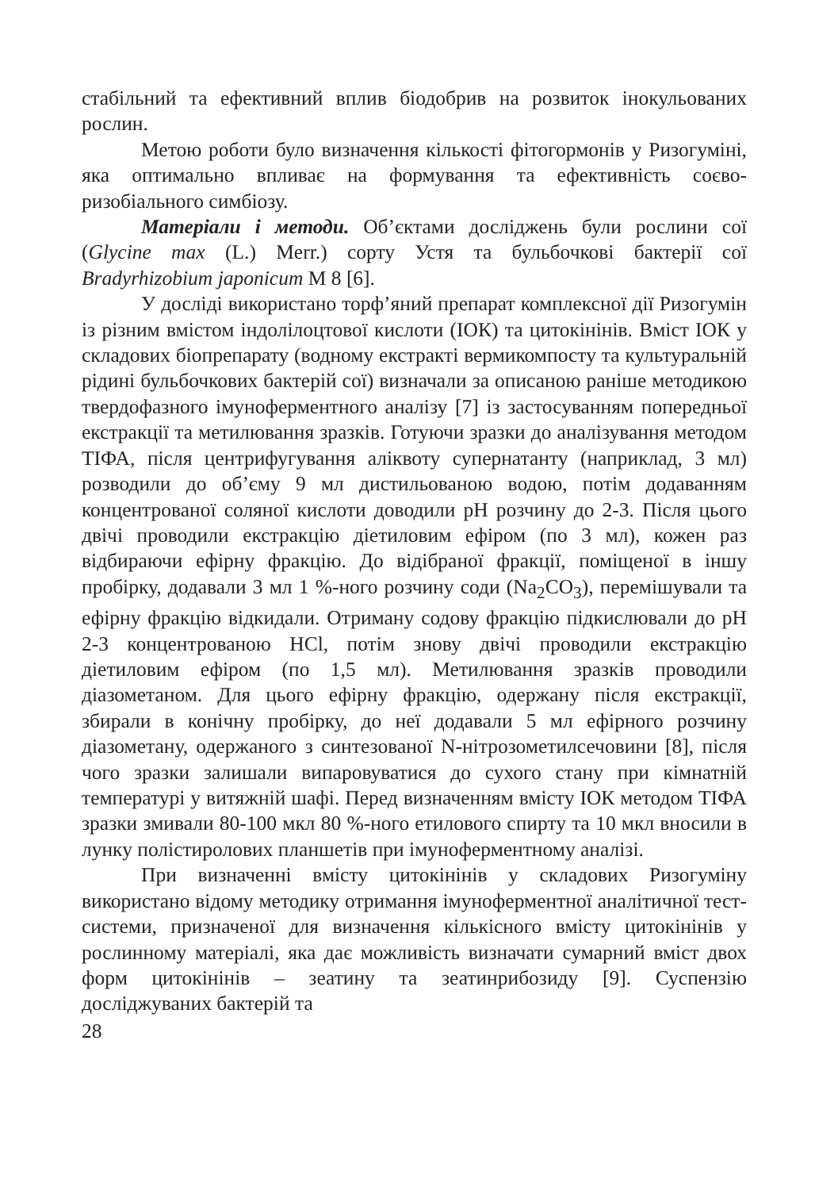стабільний та ефективний вплив біодобрив на розвиток інокульованих рослин.
Метою роботи було визначення кількості фітогормонів у Ризогуміні, яка оптимально впливає на формування та ефективність соєво-ризобіального симбіозу.
Матеріали і методи. Об’єктами досліджень були рослини сої (Glycine max (L.) Merr.) сорту Устя та бульбочкові бактерії сої Bradyrhizobium japonicum М 8 [6].
У досліді використано торф’яний препарат комплексної дії Ризогумін із різним вмістом індолілоцтової кислоти (ІОК) та цитокінінів. Вміст ІОК у складових біопрепарату (водному екстракті вермикомпосту та культуральній рідині бульбочкових бактерій сої) визначали за описаною раніше методикою твердофазного імуноферментного аналізу [7] із застосуванням попередньої екстракції та метилювання зразків. Готуючи зразки до аналізування методом ТІФА, після центрифугування аліквоту супернатанту (наприклад, 3 мл) розводили до об’єму 9 мл дистильованою водою, потім додаванням концентрованої соляної кислоти доводили рН розчину до 2-3. Після цього двічі проводили екстракцію діетиловим ефіром (по 3 мл), кожен раз відбираючи ефірну фракцію. До відібраної фракції, поміщеної в іншу пробірку, додавали 3 мл 1 %-ного розчину соди (Na<sub>2</sub>CO<sub>3</sub>), перемішували та ефірну фракцію відкидали. Отриману содову фракцію підкислювали до рН 2-3 концентрованою НСl, потім знову двічі проводили екстракцію діетиловим ефіром (по 1,5 мл). Метилювання зразків проводили діазометаном. Для цього ефірну фракцію, одержану після екстракції, збирали в конічну пробірку, до неї додавали 5 мл ефірного розчину діазометану, одержаного з синтезованої N-нітрозометилсечовини [8], після чого зразки залишали випаровуватися до сухого стану при кімнатній температурі у витяжній шафі. Перед визначенням вмісту ІОК методом ТІФА зразки змивали 80-100 мкл 80 %-ного етилового спирту та 10 мкл вносили в лунку полістиролових планшетів при імуноферментному аналізі.
При визначенні вмісту цитокінінів у складових Ризогуміну використано відому методику отримання імуноферментної аналітичної тест-системи, призначеної для визначення кількісного вмісту цитокінінів у рослинному матеріалі, яка дає можливість визначати сумарний вміст двох форм цитокінінів – зеатину та зеатинрибозиду [9]. Суспензію досліджуваних бактерій та
28